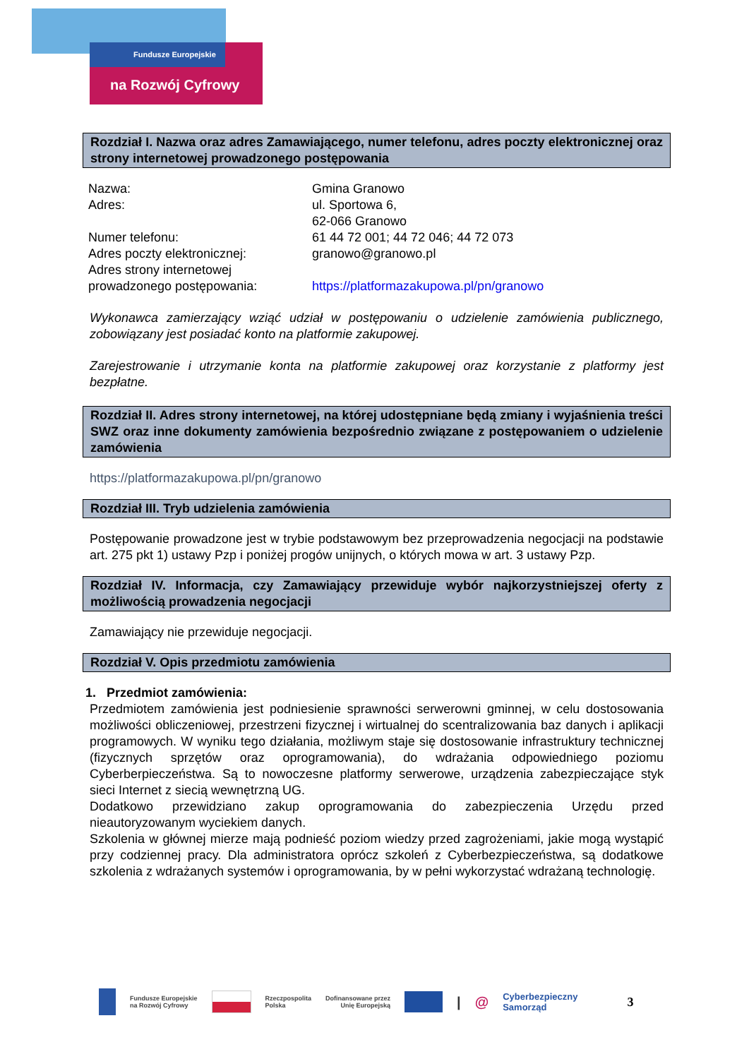Fundusze Europejskie
na Rozwój Cyfrowy
Rozdział I. Nazwa oraz adres Zamawiającego, numer telefonu, adres poczty elektronicznej oraz strony internetowej prowadzonego postępowania
| Nazwa: | Gmina Granowo |
| Adres: | ul. Sportowa 6, 62-066 Granowo |
| Numer telefonu: | 61 44 72 001; 44 72 046; 44 72 073 |
| Adres poczty elektronicznej: | granowo@granowo.pl |
| Adres strony internetowej prowadzonego postępowania: | https://platformazakupowa.pl/pn/granowo |
Wykonawca zamierzający wziąć udział w postępowaniu o udzielenie zamówienia publicznego, zobowiązany jest posiadać konto na platformie zakupowej.
Zarejestrowanie i utrzymanie konta na platformie zakupowej oraz korzystanie z platformy jest bezpłatne.
Rozdział II. Adres strony internetowej, na której udostępniane będą zmiany i wyjaśnienia treści SWZ oraz inne dokumenty zamówienia bezpośrednio związane z postępowaniem o udzielenie zamówienia
https://platformazakupowa.pl/pn/granowo
Rozdział III. Tryb udzielenia zamówienia
Postępowanie prowadzone jest w trybie podstawowym bez przeprowadzenia negocjacji na podstawie art. 275 pkt 1) ustawy Pzp i poniżej progów unijnych, o których mowa w art. 3 ustawy Pzp.
Rozdział IV. Informacja, czy Zamawiający przewiduje wybór najkorzystniejszej oferty z możliwością prowadzenia negocjacji
Zamawiający nie przewiduje negocjacji.
Rozdział V. Opis przedmiotu zamówienia
1. Przedmiot zamówienia:
Przedmiotem zamówienia jest podniesienie sprawności serwerowni gminnej, w celu dostosowania możliwości obliczeniowej, przestrzeni fizycznej i wirtualnej do scentralizowania baz danych i aplikacji programowych. W wyniku tego działania, możliwym staje się dostosowanie infrastruktury technicznej (fizycznych sprzętów oraz oprogramowania), do wdrażania odpowiedniego poziomu Cyberberpieczeństwa. Są to nowoczesne platformy serwerowe, urządzenia zabezpieczające styk sieci Internet z siecią wewnętrzną UG.
Dodatkowo przewidziano zakup oprogramowania do zabezpieczenia Urzędu przed nieautoryzowanym wyciekiem danych.
Szkolenia w głównej mierze mają podnieść poziom wiedzy przed zagrożeniami, jakie mogą wystąpić przy codziennej pracy. Dla administratora oprócz szkoleń z Cyberbezpieczeństwa, są dodatkowe szkolenia z wdrażanych systemów i oprogramowania, by w pełni wykorzystać wdrażaną technologię.
Fundusze Europejskie
na Rozwój Cyfrowy Rzeczpospolita
Polska Dofinansowane przez
Unię Europejską | @ Cyberbezpieczny
Samorząd 3